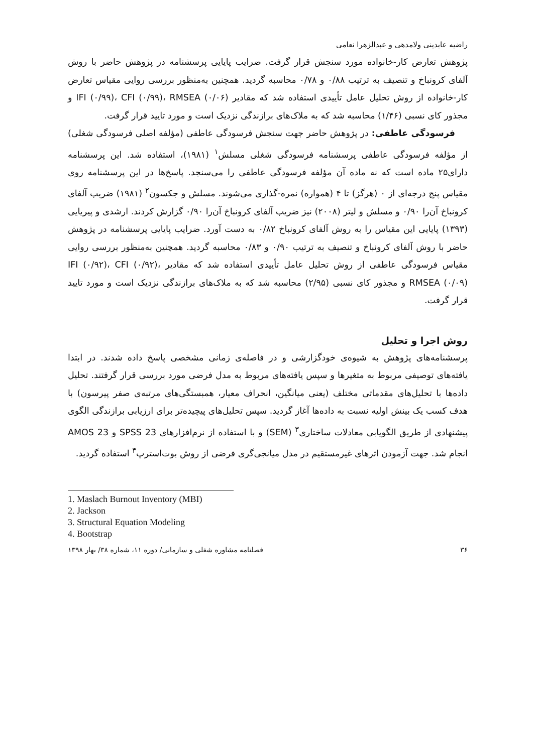راضیه عابدینی ولامدهی و عبدالزهرا نعامی
پژوهش تعارض کار-خانواده مورد سنجش قرار گرفت. ضرایب پایایی پرسشنامه در پژوهش حاضر با روش آلفای کرونباخ و تنصیف به ترتیب ۰/۸۸ و ۰/۷۸ محاسبه گردید. همچنین به‌منظور بررسی روایی مقیاس تعارض کار-خانواده از روش تحلیل عامل تأییدی استفاده شد که مقادیر IFI (۰/۹۹)، CFI (۰/۹۹)، RMSEA (۰/۰۶) و مجذور کای نسبی (۱/۴۶) محاسبه شد که به ملاک‌های برازندگی نزدیک است و مورد تایید قرار گرفت.
فرسودگی عاطفی: در پژوهش حاضر جهت سنجش فرسودگی عاطفی (مؤلفه اصلی فرسودگی شغلی) از مؤلفه فرسودگی عاطفی پرسشنامه فرسودگی شغلی مسلش<sup>۱</sup> (۱۹۸۱)، استفاده شد. این پرسشنامه دارای۲۵ ماده است که نه ماده آن مؤلفه فرسودگی عاطفی را می‌سنجد. پاسخ‌ها در این پرسشنامه روی مقیاس پنج درجه‌ای از ۰ (هرگز) تا ۴ (همواره) نمره-گذاری می‌شوند. مسلش و جکسون<sup>۲</sup> (۱۹۸۱) ضریب آلفای کرونباخ آن‌را ۰/۹۰ و مسلش و لیتر (۲۰۰۸) نیز ضریب آلفای کرونباخ آن‌را ۰/۹۰ گزارش کردند. ارشدی و پیریایی (۱۳۹۳) پایایی این مقیاس را به روش آلفای کرونباخ ۰/۸۲ به دست آورد. ضرایب پایایی پرسشنامه در پژوهش حاضر با روش آلفای کرونباخ و تنصیف به ترتیب ۰/۹۰ و ۰/۸۳ محاسبه گردید. همچنین به‌منظور بررسی روایی مقیاس فرسودگی عاطفی از روش تحلیل عامل تأییدی استفاده شد که مقادیر IFI (۰/۹۲)، CFI (۰/۹۲)، RMSEA (۰/۰۹) و مجذور کای نسبی (۲/۹۵) محاسبه شد که به ملاک‌های برازندگی نزدیک است و مورد تایید قرار گرفت.
روش اجرا و تحلیل
پرسشنامه‌های پژوهش به شیوه‌ی خودگزارشی و در فاصله‌ی زمانی مشخصی پاسخ داده شدند. در ابتدا یافته‌های توصیفی مربوط به متغیرها و سپس یافته‌های مربوط به مدل فرضی مورد بررسی قرار گرفتند. تحلیل داده‌ها با تحلیل‌های مقدماتی مختلف (یعنی میانگین، انحراف معیار، همبستگی‌های مرتبه‌ی صفر پیرسون) با هدف کسب یک بینش اولیه نسبت به داده‌ها آغاز گردید. سپس تحلیل‌های پیچیده‌تر برای ارزیابی برازندگی الگوی پیشنهادی از طریق الگویابی معادلات ساختاری<sup>۳</sup> (SEM) و با استفاده از نرم‌افزارهای SPSS 23 و AMOS 23 انجام شد. جهت آزمودن اثرهای غیرمستقیم در مدل میانجی‌گری فرضی از روش بوت‌استرپ<sup>۴</sup> استفاده گردید.
1. Maslach Burnout Inventory (MBI)
2. Jackson
3. Structural Equation Modeling
4. Bootstrap
۳۶ فصلنامه مشاوره شغلی و سازمانی/ دوره ۱۱، شماره ۳۸/ بهار ۱۳۹۸